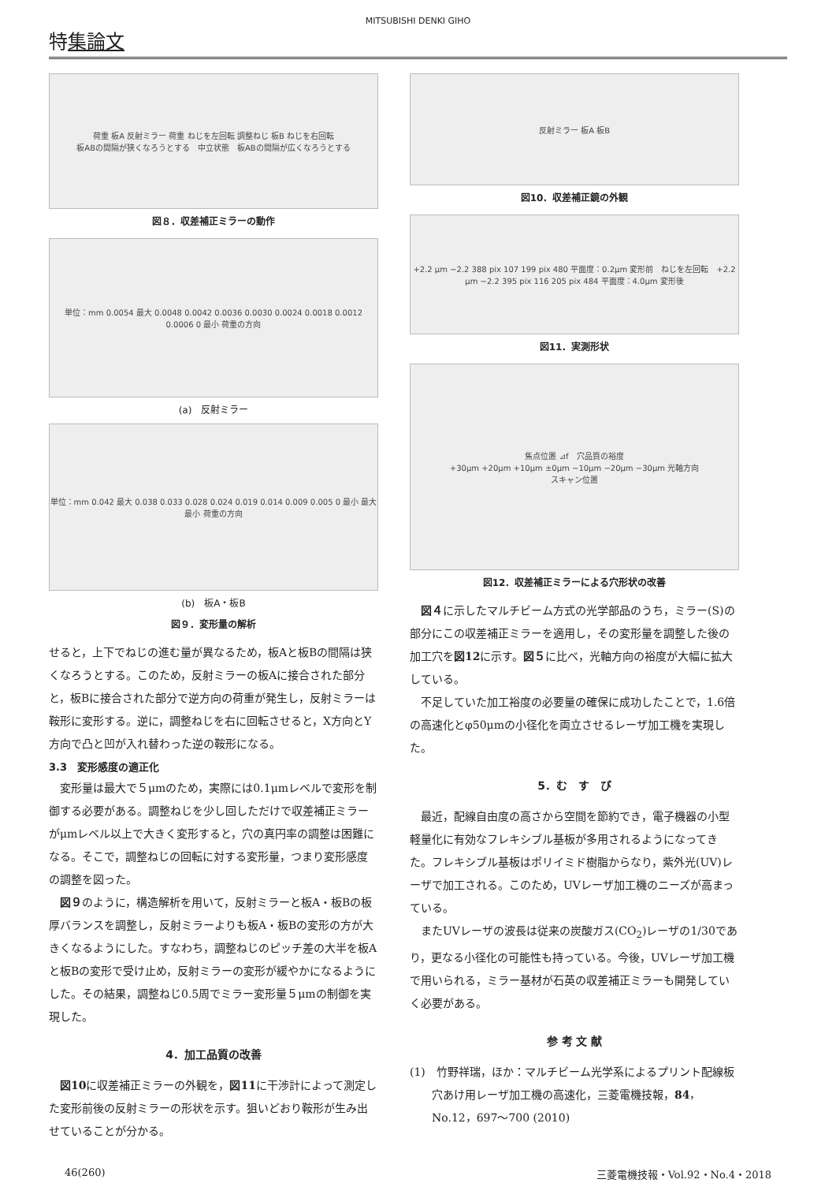MITSUBISHI DENKI GIHO
特集論文
荷重 板A 反射ミラー 荷重 ねじを左回転 調整ねじ 板B ねじを右回転
板ABの間隔が狭くなろうとする　中立状態　板ABの間隔が広くなろうとする
図８．収差補正ミラーの動作
単位：mm 0.0054 最大 0.0048 0.0042 0.0036 0.0030 0.0024 0.0018 0.0012 0.0006 0 最小 荷重の方向
(a)　反射ミラー
単位：mm 0.042 最大 0.038 0.033 0.028 0.024 0.019 0.014 0.009 0.005 0 最小 最大 最小 荷重の方向
(b)　板A・板B
図９．変形量の解析
せると，上下でねじの進む量が異なるため，板Aと板Bの間隔は狭くなろうとする。このため，反射ミラーの板Aに接合された部分と，板Bに接合された部分で逆方向の荷重が発生し，反射ミラーは鞍形に変形する。逆に，調整ねじを右に回転させると，X方向とY方向で凸と凹が入れ替わった逆の鞍形になる。
3.3　変形感度の適正化
変形量は最大で５μmのため，実際には0.1μmレベルで変形を制御する必要がある。調整ねじを少し回しただけで収差補正ミラーがμmレベル以上で大きく変形すると，穴の真円率の調整は困難になる。そこで，調整ねじの回転に対する変形量，つまり変形感度の調整を図った。
図９のように，構造解析を用いて，反射ミラーと板A・板Bの板厚バランスを調整し，反射ミラーよりも板A・板Bの変形の方が大きくなるようにした。すなわち，調整ねじのピッチ差の大半を板Aと板Bの変形で受け止め，反射ミラーの変形が緩やかになるようにした。その結果，調整ねじ0.5周でミラー変形量５μmの制御を実現した。
4．加工品質の改善
図10に収差補正ミラーの外観を，図11に干渉計によって測定した変形前後の反射ミラーの形状を示す。狙いどおり鞍形が生み出せていることが分かる。
反射ミラー 板A 板B
図10．収差補正鏡の外観
+2.2 μm −2.2 388 pix 107 199 pix 480 平面度：0.2μm 変形前　ねじを左回転　+2.2 μm −2.2 395 pix 116 205 pix 484 平面度：4.0μm 変形後
図11．実測形状
焦点位置 ⊿f　穴品質の裕度
+30μm +20μm +10μm ±0μm −10μm −20μm −30μm 光軸方向
スキャン位置
図12．収差補正ミラーによる穴形状の改善
図４に示したマルチビーム方式の光学部品のうち，ミラー(S)の部分にこの収差補正ミラーを適用し，その変形量を調整した後の加工穴を図12に示す。図５に比べ，光軸方向の裕度が大幅に拡大している。
不足していた加工裕度の必要量の確保に成功したことで，1.6倍の高速化とφ50μmの小径化を両立させるレーザ加工機を実現した。
5．む　す　び
最近，配線自由度の高さから空間を節約でき，電子機器の小型軽量化に有効なフレキシブル基板が多用されるようになってきた。フレキシブル基板はポリイミド樹脂からなり，紫外光(UV)レーザで加工される。このため，UVレーザ加工機のニーズが高まっている。
またUVレーザの波長は従来の炭酸ガス(CO<sub>2</sub>)レーザの1/30であり，更なる小径化の可能性も持っている。今後，UVレーザ加工機で用いられる，ミラー基材が石英の収差補正ミラーも開発していく必要がある。
参 考 文 献
(1)　竹野祥瑞，ほか：マルチビーム光学系によるプリント配線板穴あけ用レーザ加工機の高速化，三菱電機技報，84，No.12，697～700 (2010)
46(260) 三菱電機技報・Vol.92・No.4・2018